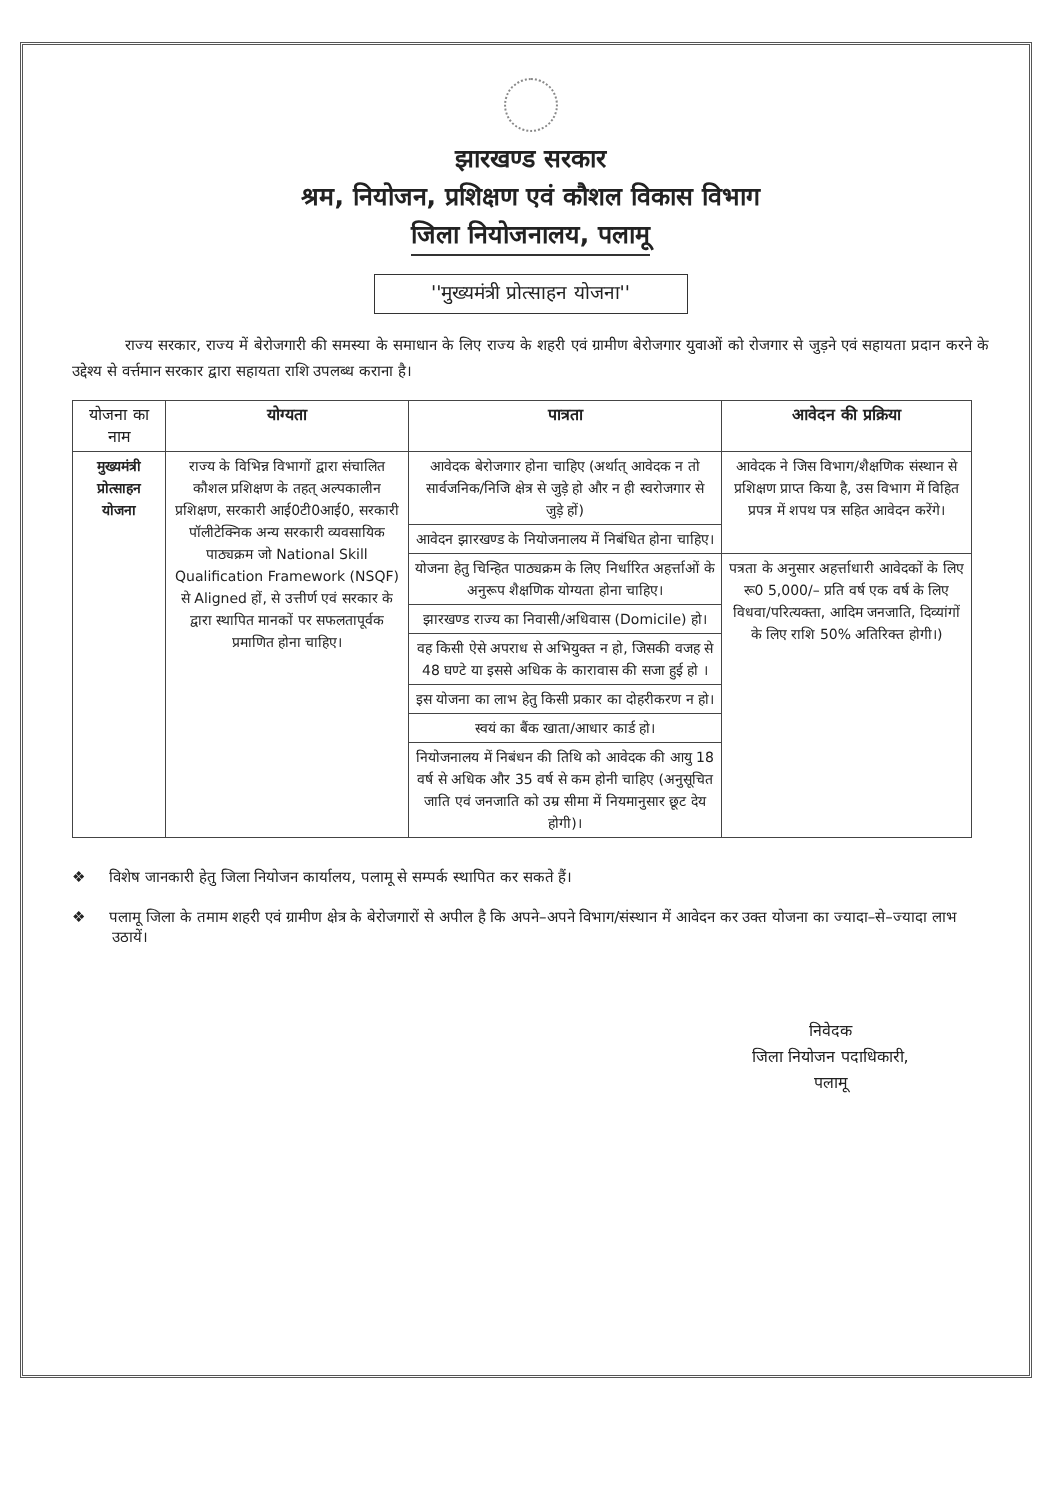झारखण्ड सरकार
श्रम, नियोजन, प्रशिक्षण एवं कौशल विकास विभाग
जिला नियोजनालय, पलामू
''मुख्यमंत्री प्रोत्साहन योजना''
राज्य सरकार, राज्य में बेरोजगारी की समस्या के समाधान के लिए राज्य के शहरी एवं ग्रामीण बेरोजगार युवाओं को रोजगार से जुड़ने एवं सहायता प्रदान करने के उद्देश्य से वर्त्तमान सरकार द्वारा सहायता राशि उपलब्ध कराना है।
| योजना का नाम | योग्यता | पात्रता | आवेदन की प्रक्रिया |
| --- | --- | --- | --- |
| मुख्यमंत्री प्रोत्साहन योजना | राज्य के विभिन्न विभागों द्वारा संचालित कौशल प्रशिक्षण के तहत् अल्पकालीन प्रशिक्षण, सरकारी आई0टी0आई0, सरकारी पॉलीटेक्निक अन्य सरकारी व्यवसायिक पाठ्यक्रम जो National Skill Qualification Framework (NSQF) से Aligned हों, से उत्तीर्ण एवं सरकार के द्वारा स्थापित मानकों पर सफलतापूर्वक प्रमाणित होना चाहिए। | आवेदक बेरोजगार होना चाहिए (अर्थात् आवेदक न तो सार्वजनिक/निजि क्षेत्र से जुड़े हो और न ही स्वरोजगार से जुड़े हों) | आवेदक ने जिस विभाग/शैक्षणिक संस्थान से प्रशिक्षण प्राप्त किया है, उस विभाग में विहित प्रपत्र में शपथ पत्र सहित आवेदन करेंगे। |
| | | आवेदन झारखण्ड के नियोजनालय में निबंधित होना चाहिए। | |
| | | योजना हेतु चिन्हित पाठ्यक्रम के लिए निर्धारित अहर्त्ताओं के अनुरूप शैक्षणिक योग्यता होना चाहिए। | पत्रता के अनुसार अहर्त्ताधारी आवेदकों के लिए रू0 5,000/– प्रति वर्ष एक वर्ष के लिए विधवा/परित्यक्ता, आदिम जनजाति, दिव्यांगों के लिए राशि 50% अतिरिक्त होगी।) |
| | | झारखण्ड राज्य का निवासी/अधिवास (Domicile) हो। | |
| | | वह किसी ऐसे अपराध से अभियुक्त न हो, जिसकी वजह से 48 घण्टे या इससे अधिक के कारावास की सजा हुई हो । | |
| | | इस योजना का लाभ हेतु किसी प्रकार का दोहरीकरण न हो। | |
| | | स्वयं का बैंक खाता/आधार कार्ड हो। | |
| | | नियोजनालय में निबंधन की तिथि को आवेदक की आयु 18 वर्ष से अधिक और 35 वर्ष से कम होनी चाहिए (अनुसूचित जाति एवं जनजाति को उम्र सीमा में नियमानुसार छूट देय होगी)। | |
❖ विशेष जानकारी हेतु जिला नियोजन कार्यालय, पलामू से सम्पर्क स्थापित कर सकते हैं।
❖ पलामू जिला के तमाम शहरी एवं ग्रामीण क्षेत्र के बेरोजगारों से अपील है कि अपने–अपने विभाग/संस्थान में आवेदन कर उक्त योजना का ज्यादा–से–ज्यादा लाभ उठायें।
निवेदक
जिला नियोजन पदाधिकारी,
पलामू